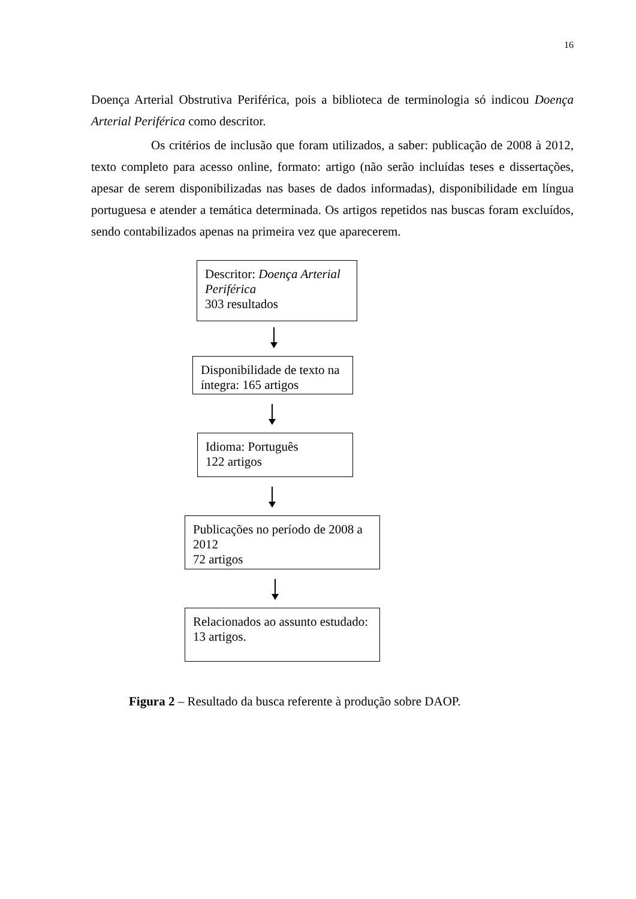16
Doença Arterial Obstrutiva Periférica, pois a biblioteca de terminologia só indicou Doença Arterial Periférica como descritor.
Os critérios de inclusão que foram utilizados, a saber: publicação de 2008 à 2012, texto completo para acesso online, formato: artigo (não serão incluídas teses e dissertações, apesar de serem disponibilizadas nas bases de dados informadas), disponibilidade em língua portuguesa e atender a temática determinada. Os artigos repetidos nas buscas foram excluídos, sendo contabilizados apenas na primeira vez que aparecerem.
Descritor: Doença Arterial Periférica
303 resultados
Disponibilidade de texto na íntegra: 165 artigos
Idioma: Português
122 artigos
Publicações no período de 2008 a 2012
72 artigos
Relacionados ao assunto estudado:
13 artigos.
Figura 2 – Resultado da busca referente à produção sobre DAOP.